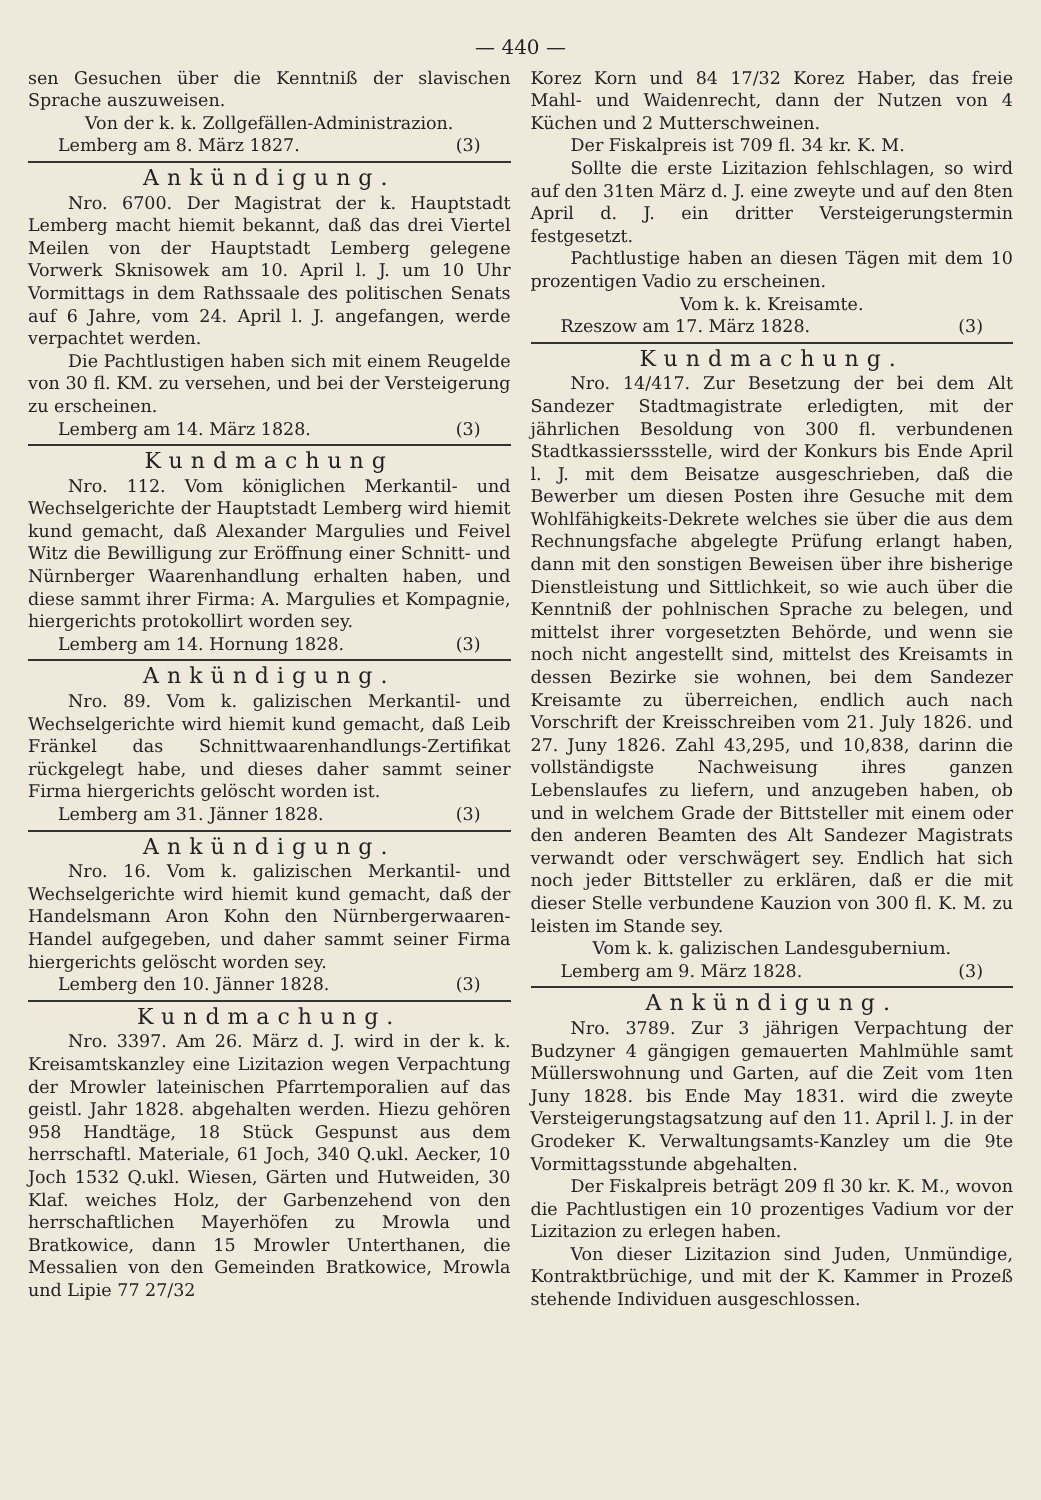— 440 —
sen Gesuchen über die Kenntniß der slavischen Sprache auszuweisen.
Von der k. k. Zollgefällen-Administrazion.
Lemberg am 8. März 1827. (3)
Ankündigung.
Nro. 6700. Der Magistrat der k. Hauptstadt Lemberg macht hiemit bekannt, daß das drei Viertel Meilen von der Hauptstadt Lemberg gelegene Vorwerk Sknisowek am 10. April l. J. um 10 Uhr Vormittags in dem Rathssaale des politischen Senats auf 6 Jahre, vom 24. April l. J. angefangen, werde verpachtet werden.
Die Pachtlustigen haben sich mit einem Reugelde von 30 fl. KM. zu versehen, und bei der Versteigerung zu erscheinen.
Lemberg am 14. März 1828. (3)
Kundmachung
Nro. 112. Vom königlichen Merkantil- und Wechselgerichte der Hauptstadt Lemberg wird hiemit kund gemacht, daß Alexander Margulies und Feivel Witz die Bewilligung zur Eröffnung einer Schnitt- und Nürnberger Waarenhandlung erhalten haben, und diese sammt ihrer Firma: A. Margulies et Kompagnie, hiergerichts protokollirt worden sey.
Lemberg am 14. Hornung 1828. (3)
Ankündigung.
Nro. 89. Vom k. galizischen Merkantil- und Wechselgerichte wird hiemit kund gemacht, daß Leib Fränkel das Schnittwaarenhandlungs-Zertifikat rückgelegt habe, und dieses daher sammt seiner Firma hiergerichts gelöscht worden ist.
Lemberg am 31. Jänner 1828. (3)
Ankündigung.
Nro. 16. Vom k. galizischen Merkantil- und Wechselgerichte wird hiemit kund gemacht, daß der Handelsmann Aron Kohn den Nürnbergerwaaren-Handel aufgegeben, und daher sammt seiner Firma hiergerichts gelöscht worden sey.
Lemberg den 10. Jänner 1828. (3)
Kundmachung.
Nro. 3397. Am 26. März d. J. wird in der k. k. Kreisamtskanzley eine Lizitazion wegen Verpachtung der Mrowler lateinischen Pfarrtemporalien auf das geistl. Jahr 1828. abgehalten werden. Hiezu gehören 958 Handtäge, 18 Stück Gespunst aus dem herrschaftl. Materiale, 61 Joch, 340 Q.ukl. Aecker, 10 Joch 1532 Q.ukl. Wiesen, Gärten und Hutweiden, 30 Klaf. weiches Holz, der Garbenzehend von den herrschaftlichen Mayerhöfen zu Mrowla und Bratkowice, dann 15 Mrowler Unterthanen, die Messalien von den Gemeinden Bratkowice, Mrowla und Lipie 77 27/32
Korez Korn und 84 17/32 Korez Haber, das freie Mahl- und Waidenrecht, dann der Nutzen von 4 Küchen und 2 Mutterschweinen.
Der Fiskalpreis ist 709 fl. 34 kr. K. M.
Sollte die erste Lizitazion fehlschlagen, so wird auf den 31ten März d. J. eine zweyte und auf den 8ten April d. J. ein dritter Versteigerungstermin festgesetzt.
Pachtlustige haben an diesen Tägen mit dem 10 prozentigen Vadio zu erscheinen.
Vom k. k. Kreisamte.
Rzeszow am 17. März 1828. (3)
Kundmachung.
Nro. 14/417. Zur Besetzung der bei dem Alt Sandezer Stadtmagistrate erledigten, mit der jährlichen Besoldung von 300 fl. verbundenen Stadtkassierssstelle, wird der Konkurs bis Ende April l. J. mit dem Beisatze ausgeschrieben, daß die Bewerber um diesen Posten ihre Gesuche mit dem Wohlfähigkeits-Dekrete welches sie über die aus dem Rechnungsfache abgelegte Prüfung erlangt haben, dann mit den sonstigen Beweisen über ihre bisherige Dienstleistung und Sittlichkeit, so wie auch über die Kenntniß der pohlnischen Sprache zu belegen, und mittelst ihrer vorgesetzten Behörde, und wenn sie noch nicht angestellt sind, mittelst des Kreisamts in dessen Bezirke sie wohnen, bei dem Sandezer Kreisamte zu überreichen, endlich auch nach Vorschrift der Kreisschreiben vom 21. July 1826. und 27. Juny 1826. Zahl 43,295, und 10,838, darinn die vollständigste Nachweisung ihres ganzen Lebenslaufes zu liefern, und anzugeben haben, ob und in welchem Grade der Bittsteller mit einem oder den anderen Beamten des Alt Sandezer Magistrats verwandt oder verschwägert sey. Endlich hat sich noch jeder Bittsteller zu erklären, daß er die mit dieser Stelle verbundene Kauzion von 300 fl. K. M. zu leisten im Stande sey.
Vom k. k. galizischen Landesgubernium.
Lemberg am 9. März 1828. (3)
Ankündigung.
Nro. 3789. Zur 3 jährigen Verpachtung der Budzyner 4 gängigen gemauerten Mahlmühle samt Müllerswohnung und Garten, auf die Zeit vom 1ten Juny 1828. bis Ende May 1831. wird die zweyte Versteigerungstagsatzung auf den 11. April l. J. in der Grodeker K. Verwaltungsamts-Kanzley um die 9te Vormittagsstunde abgehalten.
Der Fiskalpreis beträgt 209 fl 30 kr. K. M., wovon die Pachtlustigen ein 10 prozentiges Vadium vor der Lizitazion zu erlegen haben.
Von dieser Lizitazion sind Juden, Unmündige, Kontraktbrüchige, und mit der K. Kammer in Prozeß stehende Individuen ausgeschlossen.